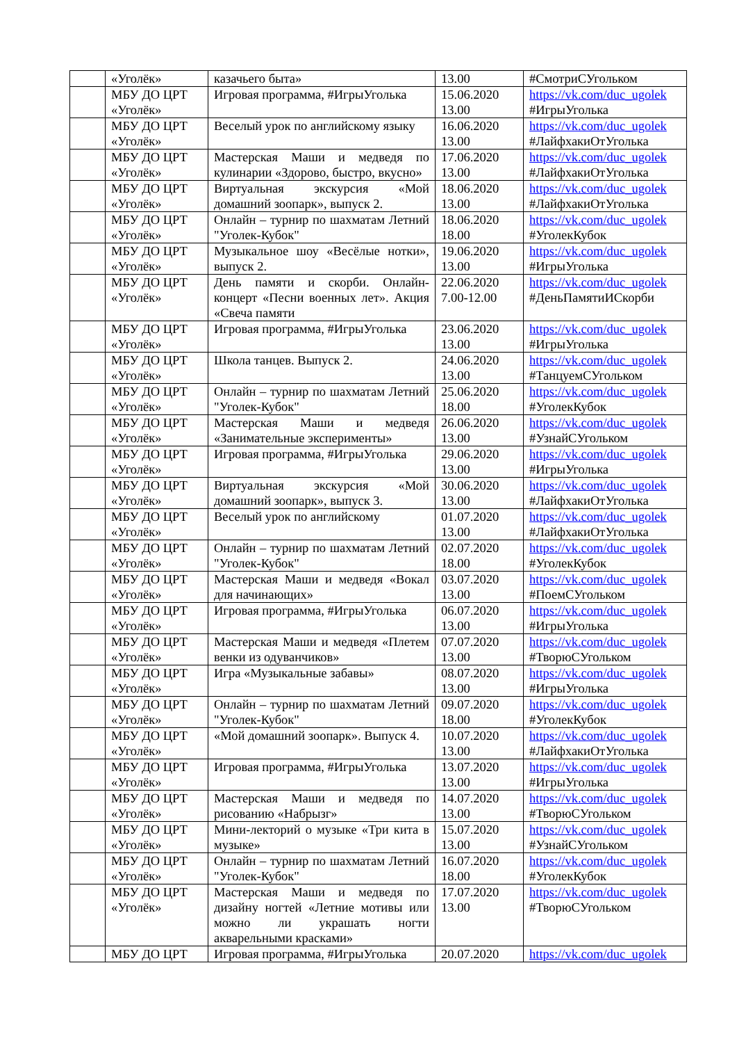| | «Уголёк» | казачьего быта» | 13.00 | #СмотриСУгольком |
| | МБУ ДО ЦРТ «Уголёк» | Игровая программа, #ИгрыУголька | 15.06.2020 13.00 | https://vk.com/duc_ugolek #ИгрыУголька |
| | МБУ ДО ЦРТ «Уголёк» | Веселый урок по английскому языку | 16.06.2020 13.00 | https://vk.com/duc_ugolek #ЛайфхакиОтУголька |
| | МБУ ДО ЦРТ «Уголёк» | Мастерская Маши и медведя по кулинарии «Здорово, быстро, вкусно» | 17.06.2020 13.00 | https://vk.com/duc_ugolek #ЛайфхакиОтУголька |
| | МБУ ДО ЦРТ «Уголёк» | Виртуальная экскурсия «Мой домашний зоопарк», выпуск 2. | 18.06.2020 13.00 | https://vk.com/duc_ugolek #ЛайфхакиОтУголька |
| | МБУ ДО ЦРТ «Уголёк» | Онлайн – турнир по шахматам Летний "Уголек-Кубок" | 18.06.2020 18.00 | https://vk.com/duc_ugolek #УголекКубок |
| | МБУ ДО ЦРТ «Уголёк» | Музыкальное шоу «Весёлые нотки», выпуск 2. | 19.06.2020 13.00 | https://vk.com/duc_ugolek #ИгрыУголька |
| | МБУ ДО ЦРТ «Уголёк» | День памяти и скорби. Онлайн-концерт «Песни военных лет». Акция «Свеча памяти | 22.06.2020 7.00-12.00 | https://vk.com/duc_ugolek #ДеньПамятиИСкорби |
| | МБУ ДО ЦРТ «Уголёк» | Игровая программа, #ИгрыУголька | 23.06.2020 13.00 | https://vk.com/duc_ugolek #ИгрыУголька |
| | МБУ ДО ЦРТ «Уголёк» | Школа танцев. Выпуск 2. | 24.06.2020 13.00 | https://vk.com/duc_ugolek #ТанцуемСУгольком |
| | МБУ ДО ЦРТ «Уголёк» | Онлайн – турнир по шахматам Летний "Уголек-Кубок" | 25.06.2020 18.00 | https://vk.com/duc_ugolek #УголекКубок |
| | МБУ ДО ЦРТ «Уголёк» | Мастерская Маши и медведя «Занимательные эксперименты» | 26.06.2020 13.00 | https://vk.com/duc_ugolek #УзнайСУгольком |
| | МБУ ДО ЦРТ «Уголёк» | Игровая программа, #ИгрыУголька | 29.06.2020 13.00 | https://vk.com/duc_ugolek #ИгрыУголька |
| | МБУ ДО ЦРТ «Уголёк» | Виртуальная экскурсия «Мой домашний зоопарк», выпуск 3. | 30.06.2020 13.00 | https://vk.com/duc_ugolek #ЛайфхакиОтУголька |
| | МБУ ДО ЦРТ «Уголёк» | Веселый урок по английскому | 01.07.2020 13.00 | https://vk.com/duc_ugolek #ЛайфхакиОтУголька |
| | МБУ ДО ЦРТ «Уголёк» | Онлайн – турнир по шахматам Летний "Уголек-Кубок" | 02.07.2020 18.00 | https://vk.com/duc_ugolek #УголекКубок |
| | МБУ ДО ЦРТ «Уголёк» | Мастерская Маши и медведя «Вокал для начинающих» | 03.07.2020 13.00 | https://vk.com/duc_ugolek #ПоемСУгольком |
| | МБУ ДО ЦРТ «Уголёк» | Игровая программа, #ИгрыУголька | 06.07.2020 13.00 | https://vk.com/duc_ugolek #ИгрыУголька |
| | МБУ ДО ЦРТ «Уголёк» | Мастерская Маши и медведя «Плетем венки из одуванчиков» | 07.07.2020 13.00 | https://vk.com/duc_ugolek #ТворюСУгольком |
| | МБУ ДО ЦРТ «Уголёк» | Игра «Музыкальные забавы» | 08.07.2020 13.00 | https://vk.com/duc_ugolek #ИгрыУголька |
| | МБУ ДО ЦРТ «Уголёк» | Онлайн – турнир по шахматам Летний "Уголек-Кубок" | 09.07.2020 18.00 | https://vk.com/duc_ugolek #УголекКубок |
| | МБУ ДО ЦРТ «Уголёк» | «Мой домашний зоопарк». Выпуск 4. | 10.07.2020 13.00 | https://vk.com/duc_ugolek #ЛайфхакиОтУголька |
| | МБУ ДО ЦРТ «Уголёк» | Игровая программа, #ИгрыУголька | 13.07.2020 13.00 | https://vk.com/duc_ugolek #ИгрыУголька |
| | МБУ ДО ЦРТ «Уголёк» | Мастерская Маши и медведя по рисованию «Набрызг» | 14.07.2020 13.00 | https://vk.com/duc_ugolek #ТворюСУгольком |
| | МБУ ДО ЦРТ «Уголёк» | Мини-лекторий о музыке «Три кита в музыке» | 15.07.2020 13.00 | https://vk.com/duc_ugolek #УзнайСУгольком |
| | МБУ ДО ЦРТ «Уголёк» | Онлайн – турнир по шахматам Летний "Уголек-Кубок" | 16.07.2020 18.00 | https://vk.com/duc_ugolek #УголекКубок |
| | МБУ ДО ЦРТ «Уголёк» | Мастерская Маши и медведя по дизайну ногтей «Летние мотивы или можно ли украшать ногти акварельными красками» | 17.07.2020 13.00 | https://vk.com/duc_ugolek #ТворюСУгольком |
| | МБУ ДО ЦРТ | Игровая программа, #ИгрыУголька | 20.07.2020 | https://vk.com/duc_ugolek |